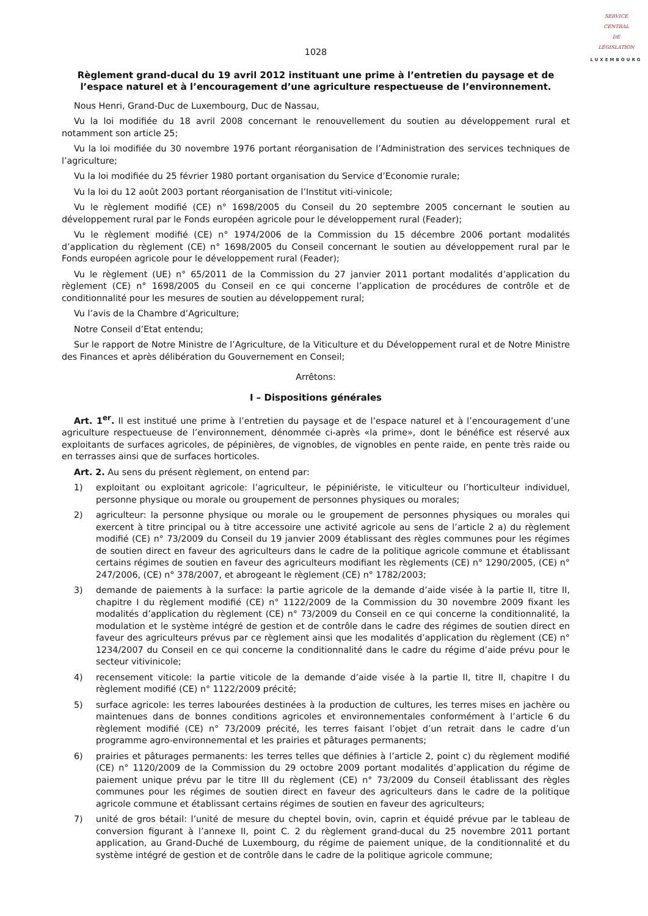SERVICE
CENTRAL
DE
LÉGISLATION
LUXEMBOURG
1028
Règlement grand-ducal du 19 avril 2012 instituant une prime à l’entretien du paysage et de l’espace naturel et à l’encouragement d’une agriculture respectueuse de l’environnement.
Nous Henri, Grand-Duc de Luxembourg, Duc de Nassau,
Vu la loi modifiée du 18 avril 2008 concernant le renouvellement du soutien au développement rural et notamment son article 25;
Vu la loi modifiée du 30 novembre 1976 portant réorganisation de l’Administration des services techniques de l’agriculture;
Vu la loi modifiée du 25 février 1980 portant organisation du Service d’Economie rurale;
Vu la loi du 12 août 2003 portant réorganisation de l’Institut viti-vinicole;
Vu le règlement modifié (CE) n° 1698/2005 du Conseil du 20 septembre 2005 concernant le soutien au développement rural par le Fonds européen agricole pour le développement rural (Feader);
Vu le règlement modifié (CE) n° 1974/2006 de la Commission du 15 décembre 2006 portant modalités d’application du règlement (CE) n° 1698/2005 du Conseil concernant le soutien au développement rural par le Fonds européen agricole pour le développement rural (Feader);
Vu le règlement (UE) n° 65/2011 de la Commission du 27 janvier 2011 portant modalités d’application du règlement (CE) n° 1698/2005 du Conseil en ce qui concerne l’application de procédures de contrôle et de conditionnalité pour les mesures de soutien au développement rural;
Vu l’avis de la Chambre d’Agriculture;
Notre Conseil d’Etat entendu;
Sur le rapport de Notre Ministre de l’Agriculture, de la Viticulture et du Développement rural et de Notre Ministre des Finances et après délibération du Gouvernement en Conseil;
Arrêtons:
I – Dispositions générales
Art. 1<sup>er</sup>. Il est institué une prime à l’entretien du paysage et de l’espace naturel et à l’encouragement d’une agriculture respectueuse de l’environnement, dénommée ci-après «la prime», dont le bénéfice est réservé aux exploitants de surfaces agricoles, de pépinières, de vignobles, de vignobles en pente raide, en pente très raide ou en terrasses ainsi que de surfaces horticoles.
Art. 2. Au sens du présent règlement, on entend par:
1) exploitant ou exploitant agricole: l’agriculteur, le pépiniériste, le viticulteur ou l’horticulteur individuel, personne physique ou morale ou groupement de personnes physiques ou morales;
2) agriculteur: la personne physique ou morale ou le groupement de personnes physiques ou morales qui exercent à titre principal ou à titre accessoire une activité agricole au sens de l’article 2 a) du règlement modifié (CE) n° 73/2009 du Conseil du 19 janvier 2009 établissant des règles communes pour les régimes de soutien direct en faveur des agriculteurs dans le cadre de la politique agricole commune et établissant certains régimes de soutien en faveur des agriculteurs modifiant les règlements (CE) n° 1290/2005, (CE) n° 247/2006, (CE) n° 378/2007, et abrogeant le règlement (CE) n° 1782/2003;
3) demande de paiements à la surface: la partie agricole de la demande d’aide visée à la partie II, titre II, chapitre I du règlement modifié (CE) n° 1122/2009 de la Commission du 30 novembre 2009 fixant les modalités d’application du règlement (CE) n° 73/2009 du Conseil en ce qui concerne la conditionnalité, la modulation et le système intégré de gestion et de contrôle dans le cadre des régimes de soutien direct en faveur des agriculteurs prévus par ce règlement ainsi que les modalités d’application du règlement (CE) n° 1234/2007 du Conseil en ce qui concerne la conditionnalité dans le cadre du régime d’aide prévu pour le secteur vitivinicole;
4) recensement viticole: la partie viticole de la demande d’aide visée à la partie II, titre II, chapitre I du règlement modifié (CE) n° 1122/2009 précité;
5) surface agricole: les terres labourées destinées à la production de cultures, les terres mises en jachère ou maintenues dans de bonnes conditions agricoles et environnementales conformément à l’article 6 du règlement modifié (CE) n° 73/2009 précité, les terres faisant l’objet d’un retrait dans le cadre d’un programme agro-environnemental et les prairies et pâturages permanents;
6) prairies et pâturages permanents: les terres telles que définies à l’article 2, point c) du règlement modifié (CE) n° 1120/2009 de la Commission du 29 octobre 2009 portant modalités d’application du régime de paiement unique prévu par le titre III du règlement (CE) n° 73/2009 du Conseil établissant des règles communes pour les régimes de soutien direct en faveur des agriculteurs dans le cadre de la politique agricole commune et établissant certains régimes de soutien en faveur des agriculteurs;
7) unité de gros bétail: l’unité de mesure du cheptel bovin, ovin, caprin et équidé prévue par le tableau de conversion figurant à l’annexe II, point C. 2 du règlement grand-ducal du 25 novembre 2011 portant application, au Grand-Duché de Luxembourg, du régime de paiement unique, de la conditionnalité et du système intégré de gestion et de contrôle dans le cadre de la politique agricole commune;